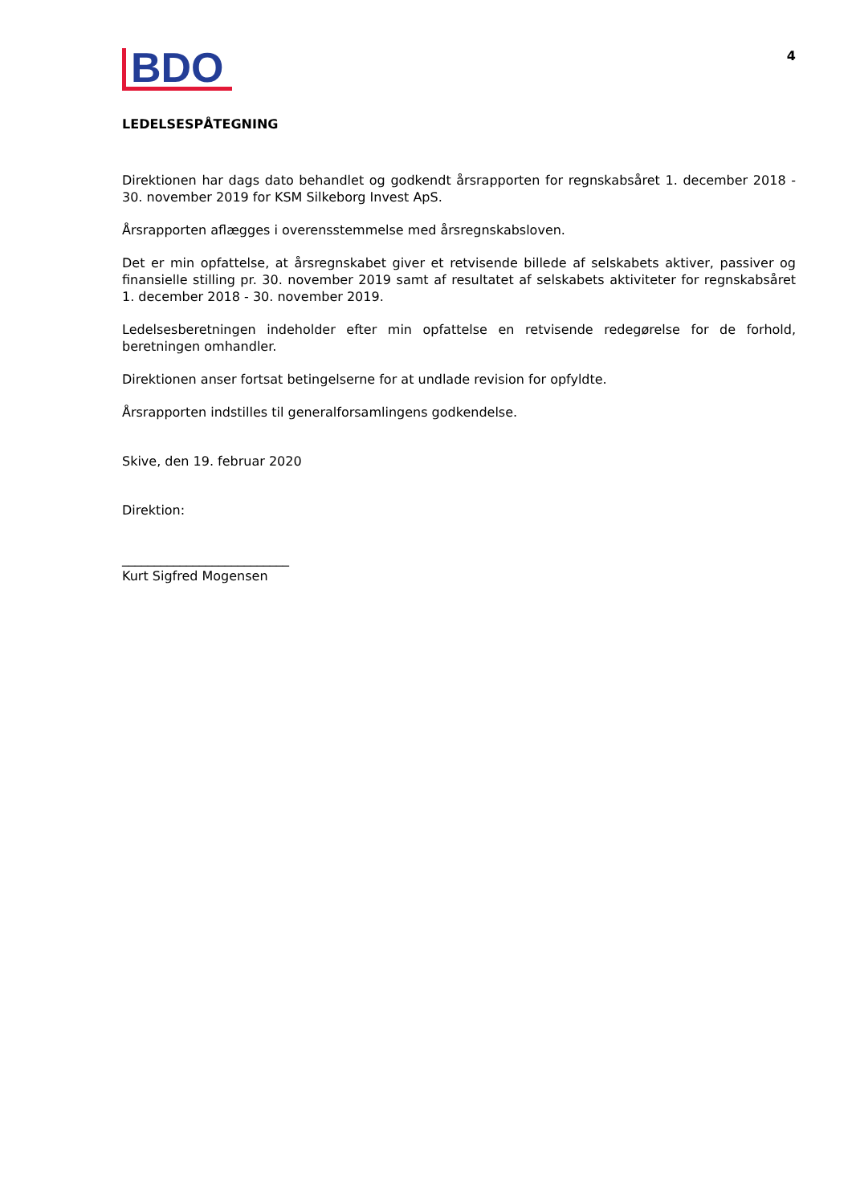BDO
4
LEDELSESPÅTEGNING
Direktionen har dags dato behandlet og godkendt årsrapporten for regnskabsåret 1. december 2018 - 30. november 2019 for KSM Silkeborg Invest ApS.
Årsrapporten aflægges i overensstemmelse med årsregnskabsloven.
Det er min opfattelse, at årsregnskabet giver et retvisende billede af selskabets aktiver, passiver og finansielle stilling pr. 30. november 2019 samt af resultatet af selskabets aktiviteter for regnskabsåret 1. december 2018 - 30. november 2019.
Ledelsesberetningen indeholder efter min opfattelse en retvisende redegørelse for de forhold, beretningen omhandler.
Direktionen anser fortsat betingelserne for at undlade revision for opfyldte.
Årsrapporten indstilles til generalforsamlingens godkendelse.
Skive, den 19. februar 2020
Direktion:
__________________________
Kurt Sigfred Mogensen